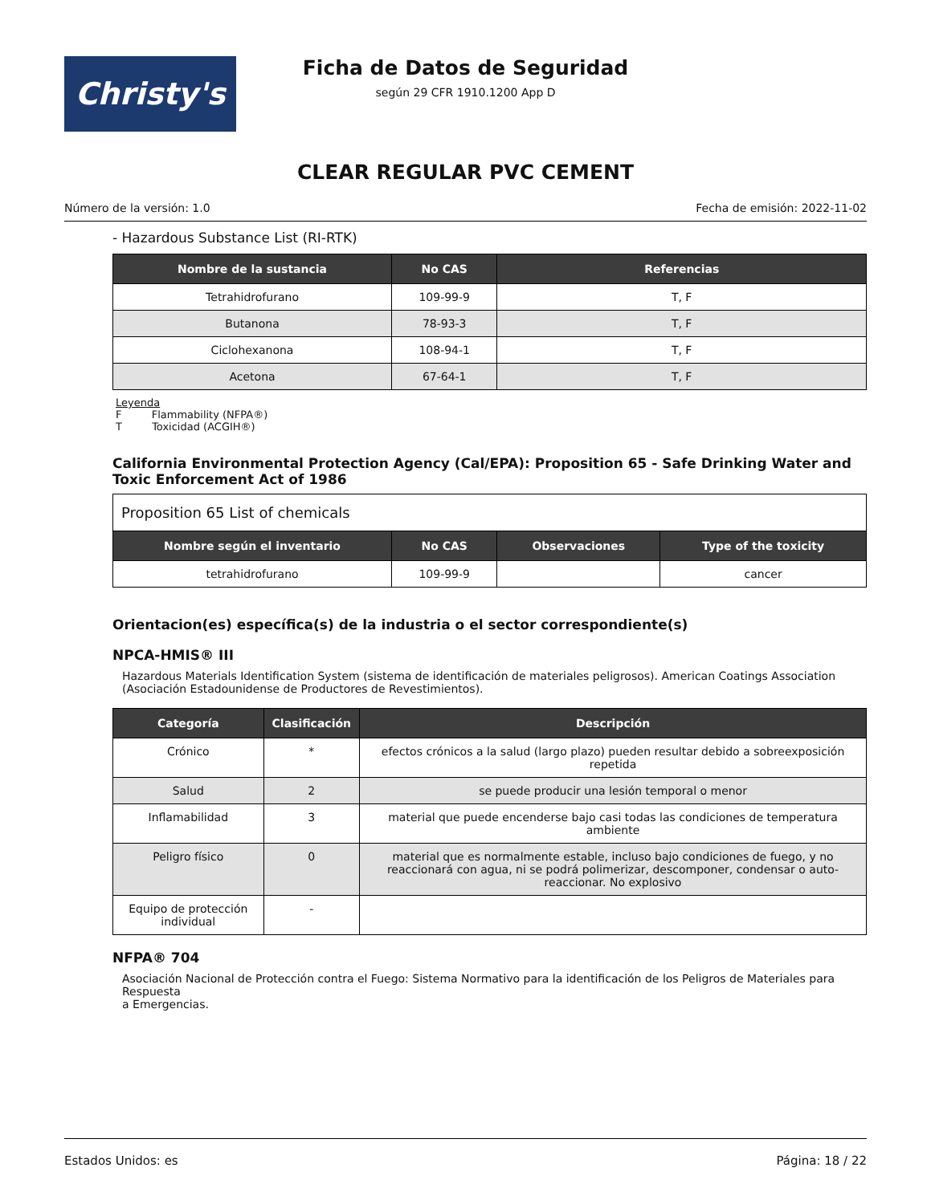Christy's
Ficha de Datos de Seguridad
según 29 CFR 1910.1200 App D
CLEAR REGULAR PVC CEMENT
Número de la versión: 1.0 Fecha de emisión: 2022-11-02
- Hazardous Substance List (RI-RTK)
| Nombre de la sustancia | No CAS | Referencias |
| --- | --- | --- |
| Tetrahidrofurano | 109-99-9 | T, F |
| Butanona | 78-93-3 | T, F |
| Ciclohexanona | 108-94-1 | T, F |
| Acetona | 67-64-1 | T, F |
Leyenda
F Flammability (NFPA®)
T Toxicidad (ACGIH®)
California Environmental Protection Agency (Cal/EPA): Proposition 65 - Safe Drinking Water and Toxic Enforcement Act of 1986
| Proposition 65 List of chemicals | | | |
| Nombre según el inventario | No CAS | Observaciones | Type of the toxicity |
| tetrahidrofurano | 109-99-9 | | cancer |
Orientacion(es) específica(s) de la industria o el sector correspondiente(s)
NPCA-HMIS® III
Hazardous Materials Identification System (sistema de identificación de materiales peligrosos). American Coatings Association (Asociación Estadounidense de Productores de Revestimientos).
| Categoría | Clasificación | Descripción |
| --- | --- | --- |
| Crónico | * | efectos crónicos a la salud (largo plazo) pueden resultar debido a sobreexposición repetida |
| Salud | 2 | se puede producir una lesión temporal o menor |
| Inflamabilidad | 3 | material que puede encenderse bajo casi todas las condiciones de temperatura ambiente |
| Peligro físico | 0 | material que es normalmente estable, incluso bajo condiciones de fuego, y no reaccionará con agua, ni se podrá polimerizar, descomponer, condensar o auto-reaccionar. No explosivo |
| Equipo de protección individual | - | |
NFPA® 704
Asociación Nacional de Protección contra el Fuego: Sistema Normativo para la identificación de los Peligros de Materiales para Respuesta
a Emergencias.
Estados Unidos: es Página: 18 / 22